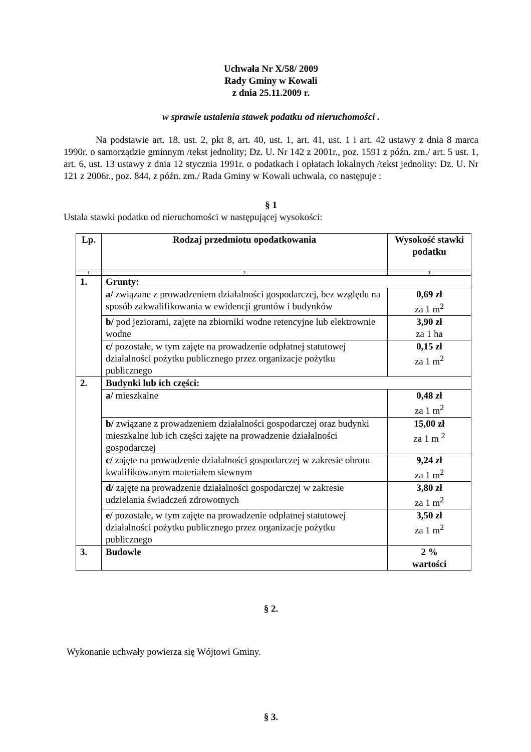Uchwała Nr X/58/ 2009
Rady Gminy w Kowali
z dnia 25.11.2009 r.
w sprawie ustalenia stawek podatku od nieruchomości .
Na podstawie art. 18, ust. 2, pkt 8, art. 40, ust. 1, art. 41, ust. 1 i art. 42 ustawy z dnia 8 marca 1990r. o samorządzie gminnym /tekst jednolity; Dz. U. Nr 142 z 2001r., poz. 1591 z późn. zm./ art. 5 ust. 1, art. 6, ust. 13 ustawy z dnia 12 stycznia 1991r. o podatkach i opłatach lokalnych /tekst jednolity: Dz. U. Nr 121 z 2006r., poz. 844, z późn. zm./ Rada Gminy w Kowali uchwala, co następuje :
§ 1
Ustala stawki podatku od nieruchomości w następującej wysokości:
| Lp. | Rodzaj przedmiotu opodatkowania | Wysokość stawki podatku |
| --- | --- | --- |
| 1 | 2 | 3 |
| 1. | Grunty: | |
| | a/ związane z prowadzeniem działalności gospodarczej, bez względu na sposób zakwalifikowania w ewidencji gruntów i budynków | 0,69 zł za 1 m<sup>2</sup> |
| | b/ pod jeziorami, zajęte na zbiorniki wodne retencyjne lub elektrownie wodne | 3,90 zł za 1 ha |
| | c/ pozostałe, w tym zajęte na prowadzenie odpłatnej statutowej działalności pożytku publicznego przez organizacje pożytku publicznego | 0,15 zł za 1 m<sup>2</sup> |
| 2. | Budynki lub ich części: | |
| | a/ mieszkalne | 0,48 zł za 1 m<sup>2</sup> |
| | b/ związane z prowadzeniem działalności gospodarczej oraz budynki mieszkalne lub ich części zajęte na prowadzenie działalności gospodarczej | 15,00 zł za 1 m <sup>2</sup> |
| | c/ zajęte na prowadzenie działalności gospodarczej w zakresie obrotu kwalifikowanym materiałem siewnym | 9,24 zł za 1 m<sup>2</sup> |
| | d/ zajęte na prowadzenie działalności gospodarczej w zakresie udzielania świadczeń zdrowotnych | 3,80 zł za 1 m<sup>2</sup> |
| | e/ pozostałe, w tym zajęte na prowadzenie odpłatnej statutowej działalności pożytku publicznego przez organizacje pożytku publicznego | 3,50 zł za 1 m<sup>2</sup> |
| 3. | Budowle | 2 % wartości |
§ 2.
Wykonanie uchwały powierza się Wójtowi Gminy.
§ 3.